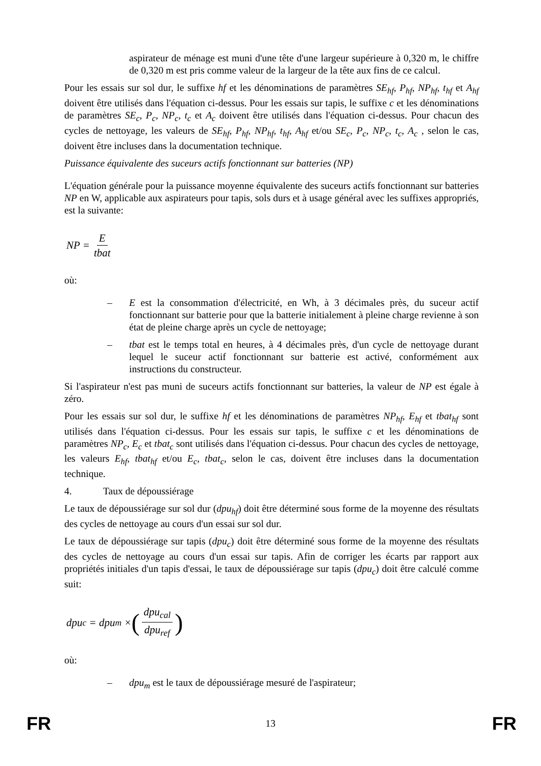aspirateur de ménage est muni d'une tête d'une largeur supérieure à 0,320 m, le chiffre de 0,320 m est pris comme valeur de la largeur de la tête aux fins de ce calcul.
Pour les essais sur sol dur, le suffixe hf et les dénominations de paramètres SE<sub>hf</sub>, P<sub>hf</sub>, NP<sub>hf</sub>, t<sub>hf</sub> et A<sub>hf</sub> doivent être utilisés dans l'équation ci-dessus. Pour les essais sur tapis, le suffixe c et les dénominations de paramètres SE<sub>c</sub>, P<sub>c</sub>, NP<sub>c</sub>, t<sub>c</sub> et A<sub>c</sub> doivent être utilisés dans l'équation ci-dessus. Pour chacun des cycles de nettoyage, les valeurs de SE<sub>hf</sub>, P<sub>hf</sub>, NP<sub>hf</sub>, t<sub>hf</sub>, A<sub>hf</sub> et/ou SE<sub>c</sub>, P<sub>c</sub>, NP<sub>c</sub>, t<sub>c</sub>, A<sub>c</sub> , selon le cas, doivent être incluses dans la documentation technique.
Puissance équivalente des suceurs actifs fonctionnant sur batteries (NP)
L'équation générale pour la puissance moyenne équivalente des suceurs actifs fonctionnant sur batteries NP en W, applicable aux aspirateurs pour tapis, sols durs et à usage général avec les suffixes appropriés, est la suivante:
NP = E tbat
où:
– E est la consommation d'électricité, en Wh, à 3 décimales près, du suceur actif fonctionnant sur batterie pour que la batterie initialement à pleine charge revienne à son état de pleine charge après un cycle de nettoyage;
– tbat est le temps total en heures, à 4 décimales près, d'un cycle de nettoyage durant lequel le suceur actif fonctionnant sur batterie est activé, conformément aux instructions du constructeur.
Si l'aspirateur n'est pas muni de suceurs actifs fonctionnant sur batteries, la valeur de NP est égale à zéro.
Pour les essais sur sol dur, le suffixe hf et les dénominations de paramètres NP<sub>hf</sub>, E<sub>hf</sub> et tbat<sub>hf</sub> sont utilisés dans l'équation ci-dessus. Pour les essais sur tapis, le suffixe c et les dénominations de paramètres NP<sub>c</sub>, E<sub>c</sub> et tbat<sub>c</sub> sont utilisés dans l'équation ci-dessus. Pour chacun des cycles de nettoyage, les valeurs E<sub>hf</sub>, tbat<sub>hf</sub> et/ou E<sub>c</sub>, tbat<sub>c</sub>, selon le cas, doivent être incluses dans la documentation technique.
4. Taux de dépoussiérage
Le taux de dépoussiérage sur sol dur (dpu<sub>hf</sub>) doit être déterminé sous forme de la moyenne des résultats des cycles de nettoyage au cours d'un essai sur sol dur.
Le taux de dépoussiérage sur tapis (dpu<sub>c</sub>) doit être déterminé sous forme de la moyenne des résultats des cycles de nettoyage au cours d'un essai sur tapis. Afin de corriger les écarts par rapport aux propriétés initiales d'un tapis d'essai, le taux de dépoussiérage sur tapis (dpu<sub>c</sub>) doit être calculé comme suit:
dpu<sub>c</sub> = dpu<sub>m</sub> × (dpu<sub>cal</sub> dpu<sub>ref</sub>)
où:
– dpu<sub>m</sub> est le taux de dépoussiérage mesuré de l'aspirateur;
FR 13 FR